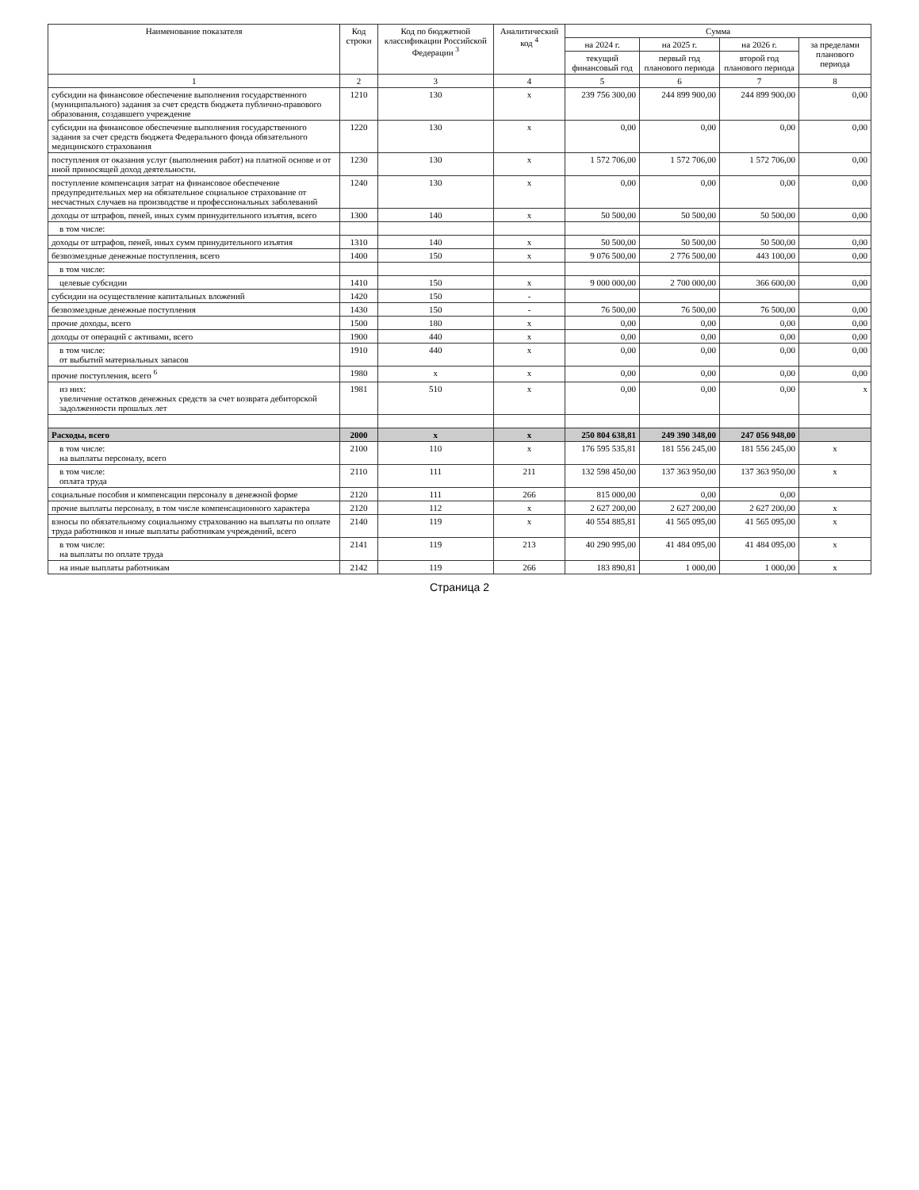| Наименование показателя | Код строки | Код по бюджетной классификации Российской Федерации <sup>3</sup> | Аналитический код <sup>4</sup> | Сумма | | | |
| --- | --- | --- | --- | --- | --- | --- | --- |
| | | | | на 2024 г. | на 2025 г. | на 2026 г. | за пределами планового периода |
| | | | | текущий финансовый год | первый год планового периода | второй год планового периода | |
| 1 | 2 | 3 | 4 | 5 | 6 | 7 | 8 |
| субсидии на финансовое обеспечение выполнения государственного (муниципального) задания за счет средств бюджета публично-правового образования, создавшего учреждение | 1210 | 130 | x | 239 756 300,00 | 244 899 900,00 | 244 899 900,00 | 0,00 |
| субсидии на финансовое обеспечение выполнения государственного задания за счет средств бюджета Федерального фонда обязательного медицинского страхования | 1220 | 130 | x | 0,00 | 0,00 | 0,00 | 0,00 |
| поступления от оказания услуг (выполнения работ) на платной основе и от иной приносящей доход деятельности. | 1230 | 130 | x | 1 572 706,00 | 1 572 706,00 | 1 572 706,00 | 0,00 |
| поступление компенсация затрат на финансовое обеспечение предупредительных мер на обязательное социальное страхование от несчастных случаев на производстве и профессиональных заболеваний | 1240 | 130 | x | 0,00 | 0,00 | 0,00 | 0,00 |
| доходы от штрафов, пеней, иных сумм принудительного изъятия, всего | 1300 | 140 | x | 50 500,00 | 50 500,00 | 50 500,00 | 0,00 |
| в том числе: | | | | | | | |
| доходы от штрафов, пеней, иных сумм принудительного изъятия | 1310 | 140 | x | 50 500,00 | 50 500,00 | 50 500,00 | 0,00 |
| безвозмездные денежные поступления, всего | 1400 | 150 | x | 9 076 500,00 | 2 776 500,00 | 443 100,00 | 0,00 |
| в том числе: | | | | | | | |
| целевые субсидии | 1410 | 150 | x | 9 000 000,00 | 2 700 000,00 | 366 600,00 | 0,00 |
| субсидии на осуществление капитальных вложений | 1420 | 150 | - | | | | |
| безвозмездные денежные поступления | 1430 | 150 | - | 76 500,00 | 76 500,00 | 76 500,00 | 0,00 |
| прочие доходы, всего | 1500 | 180 | x | 0,00 | 0,00 | 0,00 | 0,00 |
| доходы от операций с активами, всего | 1900 | 440 | x | 0,00 | 0,00 | 0,00 | 0,00 |
| в том числе: от выбытий материальных запасов | 1910 | 440 | x | 0,00 | 0,00 | 0,00 | 0,00 |
| прочие поступления, всего <sup>6</sup> | 1980 | x | x | 0,00 | 0,00 | 0,00 | 0,00 |
| из них: увеличение остатков денежных средств за счет возврата дебиторской задолженности прошлых лет | 1981 | 510 | x | 0,00 | 0,00 | 0,00 | x |
| Расходы, всего | 2000 | x | x | 250 804 638,81 | 249 390 348,00 | 247 056 948,00 | |
| в том числе: на выплаты персоналу, всего | 2100 | 110 | x | 176 595 535,81 | 181 556 245,00 | 181 556 245,00 | x |
| в том числе: оплата труда | 2110 | 111 | 211 | 132 598 450,00 | 137 363 950,00 | 137 363 950,00 | x |
| социальные пособия и компенсации персоналу в денежной форме | 2120 | 111 | 266 | 815 000,00 | 0,00 | 0,00 | |
| прочие выплаты персоналу, в том числе компенсационного характера | 2120 | 112 | x | 2 627 200,00 | 2 627 200,00 | 2 627 200,00 | x |
| взносы по обязательному социальному страхованию на выплаты по оплате труда работников и иные выплаты работникам учреждений, всего | 2140 | 119 | x | 40 554 885,81 | 41 565 095,00 | 41 565 095,00 | x |
| в том числе: на выплаты по оплате труда | 2141 | 119 | 213 | 40 290 995,00 | 41 484 095,00 | 41 484 095,00 | x |
| на иные выплаты работникам | 2142 | 119 | 266 | 183 890,81 | 1 000,00 | 1 000,00 | x |
Страница 2